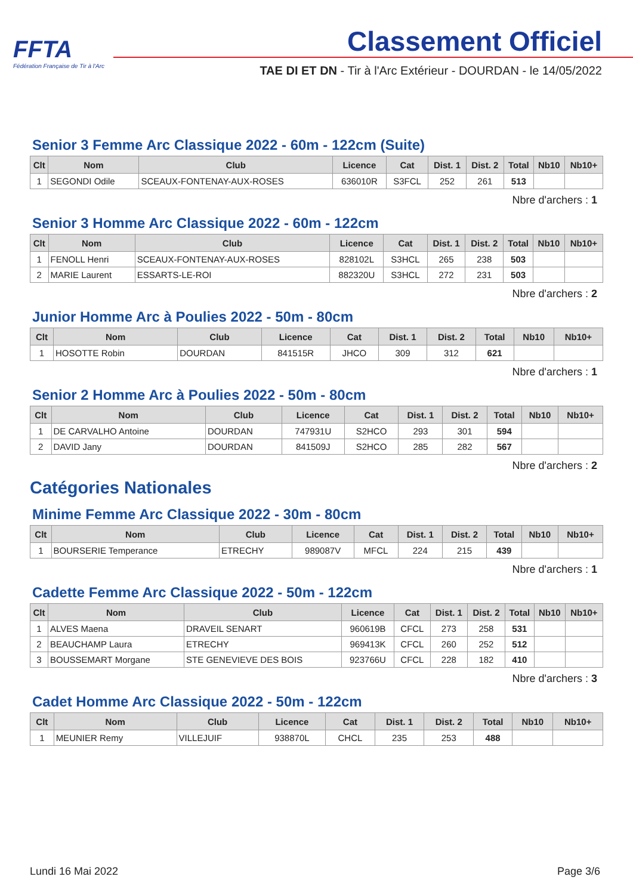FFTA
Fédération Française de Tir à l'Arc
Classement Officiel
TAE DI ET DN - Tir à l'Arc Extérieur - DOURDAN - le 14/05/2022
Senior 3 Femme Arc Classique 2022 - 60m - 122cm (Suite)
| Clt | Nom | Club | Licence | Cat | Dist. 1 | Dist. 2 | Total | Nb10 | Nb10+ |
| --- | --- | --- | --- | --- | --- | --- | --- | --- | --- |
| 1 | SEGONDI Odile | SCEAUX-FONTENAY-AUX-ROSES | 636010R | S3FCL | 252 | 261 | 513 | | |
Nbre d'archers : 1
Senior 3 Homme Arc Classique 2022 - 60m - 122cm
| Clt | Nom | Club | Licence | Cat | Dist. 1 | Dist. 2 | Total | Nb10 | Nb10+ |
| --- | --- | --- | --- | --- | --- | --- | --- | --- | --- |
| 1 | FENOLL Henri | SCEAUX-FONTENAY-AUX-ROSES | 828102L | S3HCL | 265 | 238 | 503 | | |
| 2 | MARIE Laurent | ESSARTS-LE-ROI | 882320U | S3HCL | 272 | 231 | 503 | | |
Nbre d'archers : 2
Junior Homme Arc à Poulies 2022 - 50m - 80cm
| Clt | Nom | Club | Licence | Cat | Dist. 1 | Dist. 2 | Total | Nb10 | Nb10+ |
| --- | --- | --- | --- | --- | --- | --- | --- | --- | --- |
| 1 | HOSOTTE Robin | DOURDAN | 841515R | JHCO | 309 | 312 | 621 | | |
Nbre d'archers : 1
Senior 2 Homme Arc à Poulies 2022 - 50m - 80cm
| Clt | Nom | Club | Licence | Cat | Dist. 1 | Dist. 2 | Total | Nb10 | Nb10+ |
| --- | --- | --- | --- | --- | --- | --- | --- | --- | --- |
| 1 | DE CARVALHO Antoine | DOURDAN | 747931U | S2HCO | 293 | 301 | 594 | | |
| 2 | DAVID Jany | DOURDAN | 841509J | S2HCO | 285 | 282 | 567 | | |
Nbre d'archers : 2
Catégories Nationales
Minime Femme Arc Classique 2022 - 30m - 80cm
| Clt | Nom | Club | Licence | Cat | Dist. 1 | Dist. 2 | Total | Nb10 | Nb10+ |
| --- | --- | --- | --- | --- | --- | --- | --- | --- | --- |
| 1 | BOURSERIE Temperance | ETRECHY | 989087V | MFCL | 224 | 215 | 439 | | |
Nbre d'archers : 1
Cadette Femme Arc Classique 2022 - 50m - 122cm
| Clt | Nom | Club | Licence | Cat | Dist. 1 | Dist. 2 | Total | Nb10 | Nb10+ |
| --- | --- | --- | --- | --- | --- | --- | --- | --- | --- |
| 1 | ALVES Maena | DRAVEIL SENART | 960619B | CFCL | 273 | 258 | 531 | | |
| 2 | BEAUCHAMP Laura | ETRECHY | 969413K | CFCL | 260 | 252 | 512 | | |
| 3 | BOUSSEMART Morgane | STE GENEVIEVE DES BOIS | 923766U | CFCL | 228 | 182 | 410 | | |
Nbre d'archers : 3
Cadet Homme Arc Classique 2022 - 50m - 122cm
| Clt | Nom | Club | Licence | Cat | Dist. 1 | Dist. 2 | Total | Nb10 | Nb10+ |
| --- | --- | --- | --- | --- | --- | --- | --- | --- | --- |
| 1 | MEUNIER Remy | VILLEJUIF | 938870L | CHCL | 235 | 253 | 488 | | |
Lundi 16 Mai 2022 Page 3/6